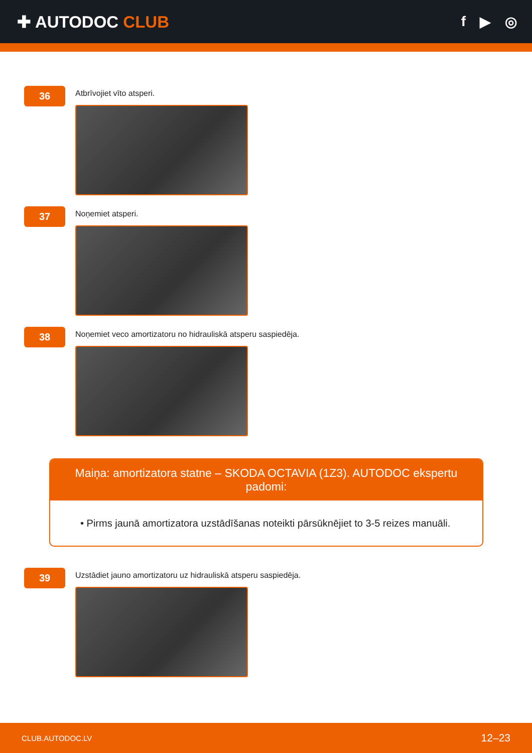✚ AUTODOC CLUB
f ▶ ◎
36
Atbrīvojiet vīto atsperi.
37
Noņemiet atsperi.
38
Noņemiet veco amortizatoru no hidrauliskā atsperu saspiedēja.
Maiņa: amortizatora statne – SKODA OCTAVIA (1Z3). AUTODOC ekspertu padomi:
• Pirms jaunā amortizatora uzstādīšanas noteikti pārsūknējiet to 3-5 reizes manuāli.
39
Uzstādiet jauno amortizatoru uz hidrauliskā atsperu saspiedēja.
CLUB.AUTODOC.LV 12–23